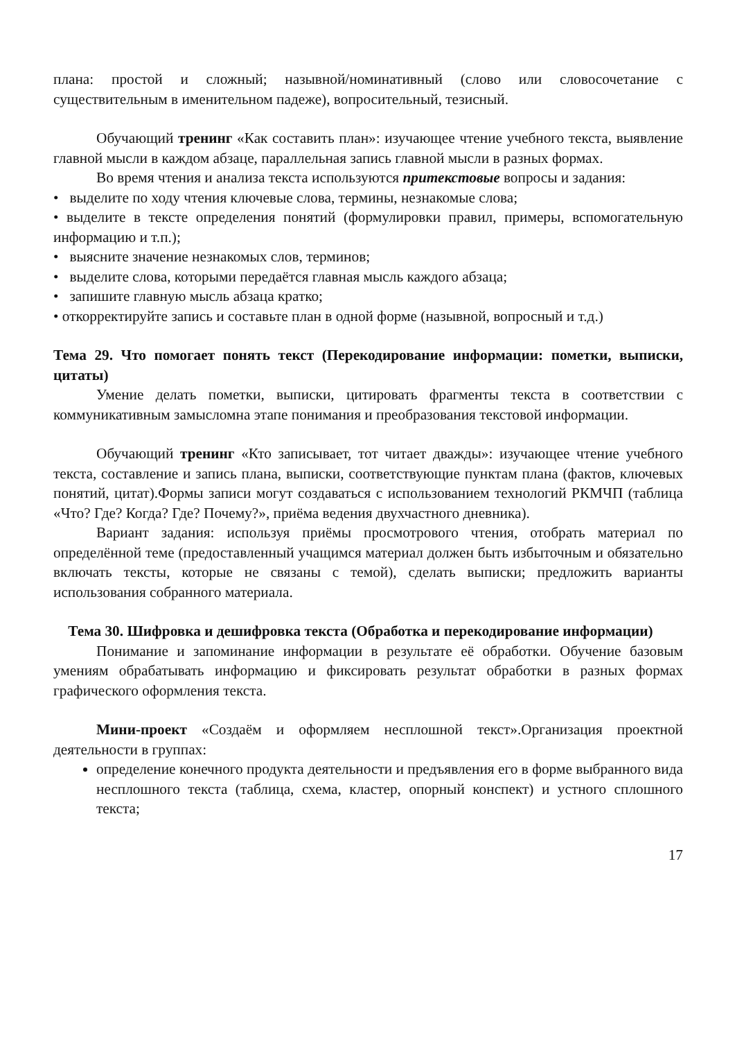плана: простой и сложный; назывной/номинативный (слово или словосочетание с существительным в именительном падеже), вопросительный, тезисный.
Обучающий тренинг «Как составить план»: изучающее чтение учебного текста, выявление главной мысли в каждом абзаце, параллельная запись главной мысли в разных формах.
Во время чтения и анализа текста используются притекстовые вопросы и задания:
• выделите по ходу чтения ключевые слова, термины, незнакомые слова;
• выделите в тексте определения понятий (формулировки правил, примеры, вспомогательную информацию и т.п.);
• выясните значение незнакомых слов, терминов;
• выделите слова, которыми передаётся главная мысль каждого абзаца;
• запишите главную мысль абзаца кратко;
• откорректируйте запись и составьте план в одной форме (назывной, вопросный и т.д.)
Тема 29. Что помогает понять текст (Перекодирование информации: пометки, выписки, цитаты)
Умение делать пометки, выписки, цитировать фрагменты текста в соответствии с коммуникативным замысломна этапе понимания и преобразования текстовой информации.
Обучающий тренинг «Кто записывает, тот читает дважды»: изучающее чтение учебного текста, составление и запись плана, выписки, соответствующие пунктам плана (фактов, ключевых понятий, цитат).Формы записи могут создаваться с использованием технологий РКМЧП (таблица «Что? Где? Когда? Где? Почему?», приёма ведения двухчастного дневника).
Вариант задания: используя приёмы просмотрового чтения, отобрать материал по определённой теме (предоставленный учащимся материал должен быть избыточным и обязательно включать тексты, которые не связаны с темой), сделать выписки; предложить варианты использования собранного материала.
Тема 30. Шифровка и дешифровка текста (Обработка и перекодирование информации)
Понимание и запоминание информации в результате её обработки. Обучение базовым умениям обрабатывать информацию и фиксировать результат обработки в разных формах графического оформления текста.
Мини-проект «Создаём и оформляем несплошной текст».Организация проектной деятельности в группах:
определение конечного продукта деятельности и предъявления его в форме выбранного вида несплошного текста (таблица, схема, кластер, опорный конспект) и устного сплошного текста;
17